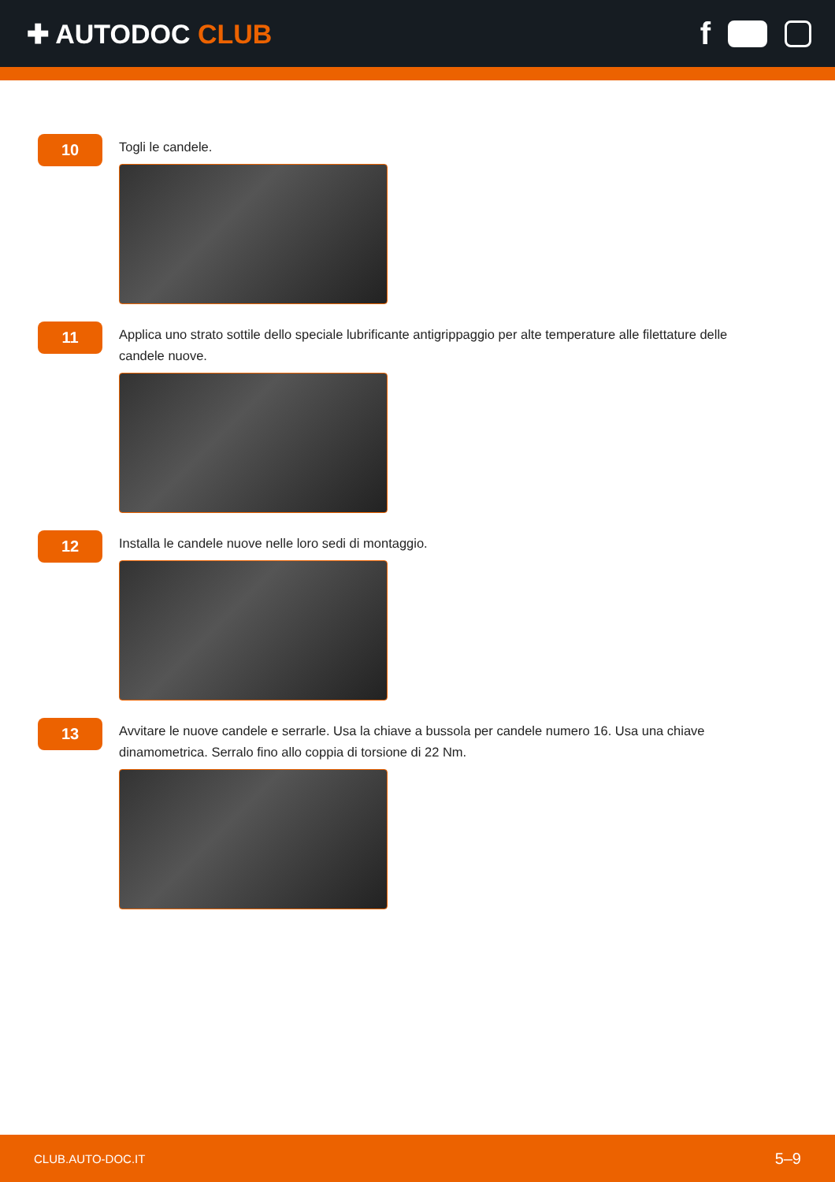✚ AUTODOC CLUB
f
10
Togli le candele.
11
Applica uno strato sottile dello speciale lubrificante antigrippaggio per alte temperature alle filettature delle candele nuove.
12
Installa le candele nuove nelle loro sedi di montaggio.
13
Avvitare le nuove candele e serrarle. Usa la chiave a bussola per candele numero 16. Usa una chiave dinamometrica. Serralo fino allo coppia di torsione di 22 Nm.
CLUB.AUTO-DOC.IT 5–9